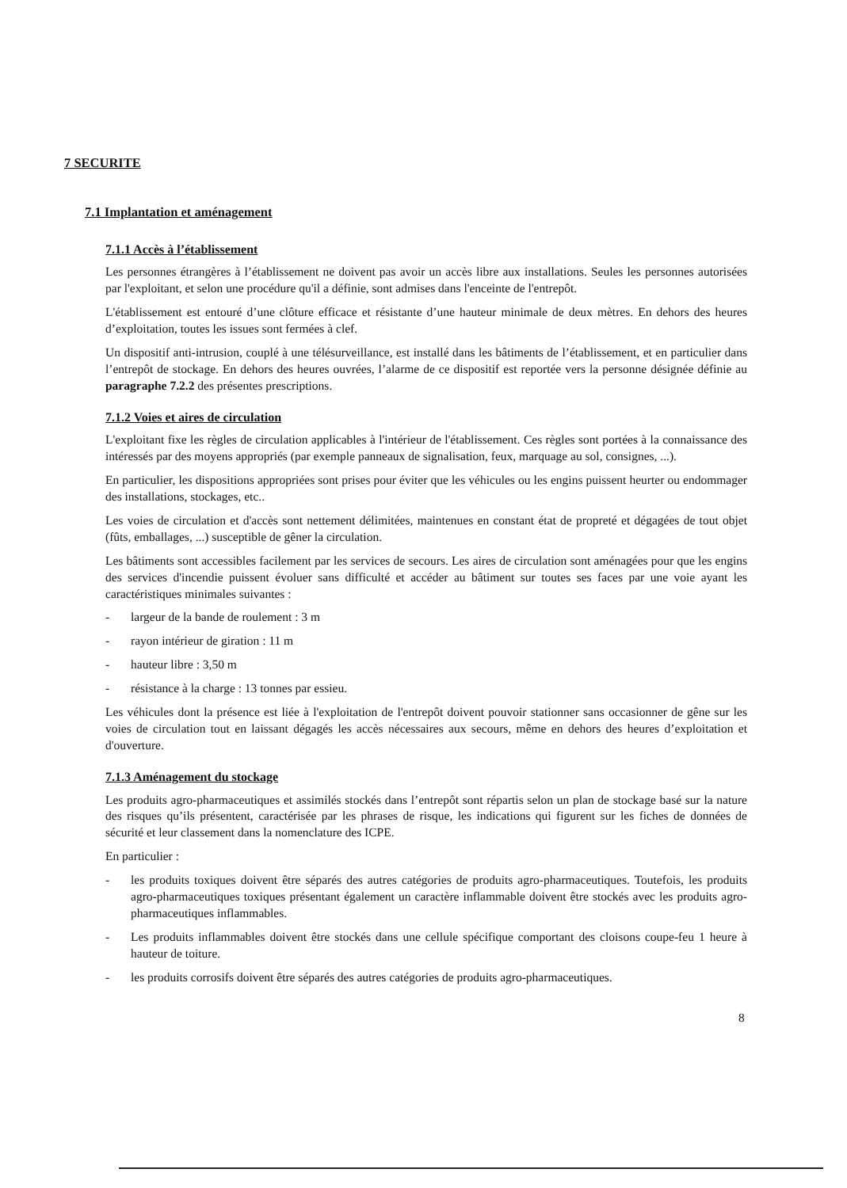7 SECURITE
7.1 Implantation et aménagement
7.1.1 Accès à l’établissement
Les personnes étrangères à l’établissement ne doivent pas avoir un accès libre aux installations. Seules les personnes autorisées par l'exploitant, et selon une procédure qu'il a définie, sont admises dans l'enceinte de l'entrepôt.
L'établissement est entouré d’une clôture efficace et résistante d’une hauteur minimale de deux mètres. En dehors des heures d’exploitation, toutes les issues sont fermées à clef.
Un dispositif anti-intrusion, couplé à une télésurveillance, est installé dans les bâtiments de l’établissement, et en particulier dans l’entrepôt de stockage. En dehors des heures ouvrées, l’alarme de ce dispositif est reportée vers la personne désignée définie au paragraphe 7.2.2 des présentes prescriptions.
7.1.2 Voies et aires de circulation
L'exploitant fixe les règles de circulation applicables à l'intérieur de l'établissement. Ces règles sont portées à la connaissance des intéressés par des moyens appropriés (par exemple panneaux de signalisation, feux, marquage au sol, consignes, ...).
En particulier, les dispositions appropriées sont prises pour éviter que les véhicules ou les engins puissent heurter ou endommager des installations, stockages, etc..
Les voies de circulation et d'accès sont nettement délimitées, maintenues en constant état de propreté et dégagées de tout objet (fûts, emballages, ...) susceptible de gêner la circulation.
Les bâtiments sont accessibles facilement par les services de secours. Les aires de circulation sont aménagées pour que les engins des services d'incendie puissent évoluer sans difficulté et accéder au bâtiment sur toutes ses faces par une voie ayant les caractéristiques minimales suivantes :
- largeur de la bande de roulement : 3 m
- rayon intérieur de giration : 11 m
- hauteur libre : 3,50 m
- résistance à la charge : 13 tonnes par essieu.
Les véhicules dont la présence est liée à l'exploitation de l'entrepôt doivent pouvoir stationner sans occasionner de gêne sur les voies de circulation tout en laissant dégagés les accès nécessaires aux secours, même en dehors des heures d’exploitation et d'ouverture.
7.1.3 Aménagement du stockage
Les produits agro-pharmaceutiques et assimilés stockés dans l’entrepôt sont répartis selon un plan de stockage basé sur la nature des risques qu’ils présentent, caractérisée par les phrases de risque, les indications qui figurent sur les fiches de données de sécurité et leur classement dans la nomenclature des ICPE.
En particulier :
- les produits toxiques doivent être séparés des autres catégories de produits agro-pharmaceutiques. Toutefois, les produits agro-pharmaceutiques toxiques présentant également un caractère inflammable doivent être stockés avec les produits agro-pharmaceutiques inflammables.
- Les produits inflammables doivent être stockés dans une cellule spécifique comportant des cloisons coupe-feu 1 heure à hauteur de toiture.
- les produits corrosifs doivent être séparés des autres catégories de produits agro-pharmaceutiques.
8